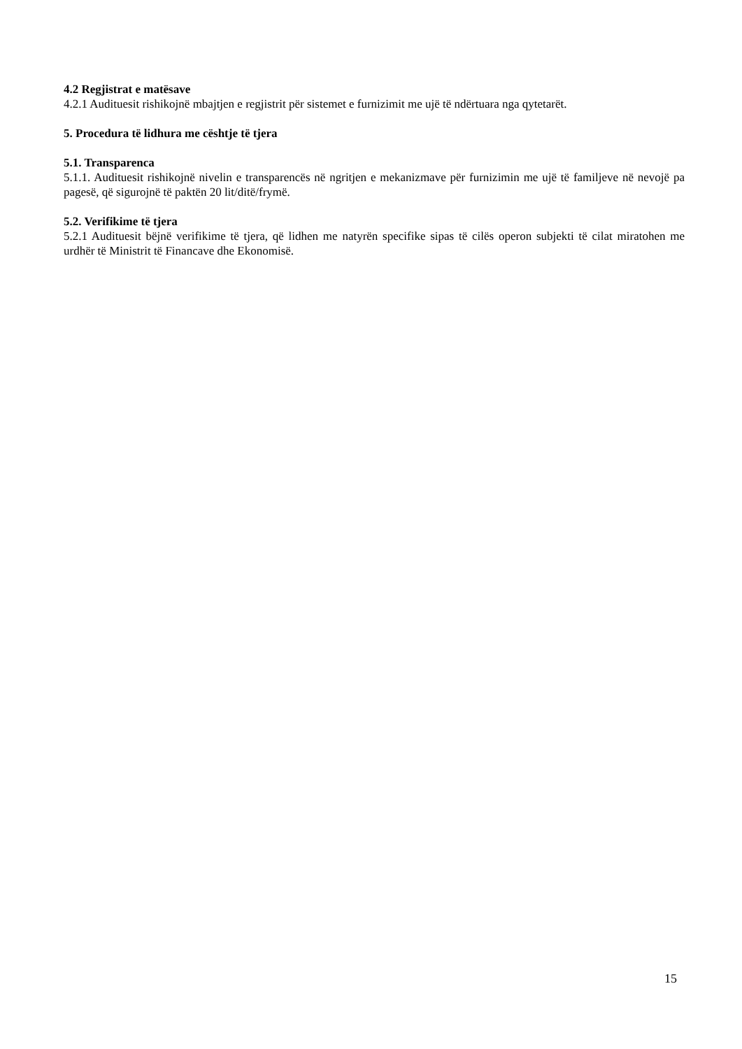4.2 Regjistrat e matësave
4.2.1 Audituesit rishikojnë mbajtjen e regjistrit për sistemet e furnizimit me ujë të ndërtuara nga qytetarët.
5. Procedura të lidhura me cështje të tjera
5.1. Transparenca
5.1.1. Audituesit rishikojnë nivelin e transparencës në ngritjen e mekanizmave për furnizimin me ujë të familjeve në nevojë pa pagesë, që sigurojnë të paktën 20 lit/ditë/frymë.
5.2. Verifikime të tjera
5.2.1 Audituesit bëjnë verifikime të tjera, që lidhen me natyrën specifike sipas të cilës operon subjekti të cilat miratohen me urdhër të Ministrit të Financave dhe Ekonomisë.
15